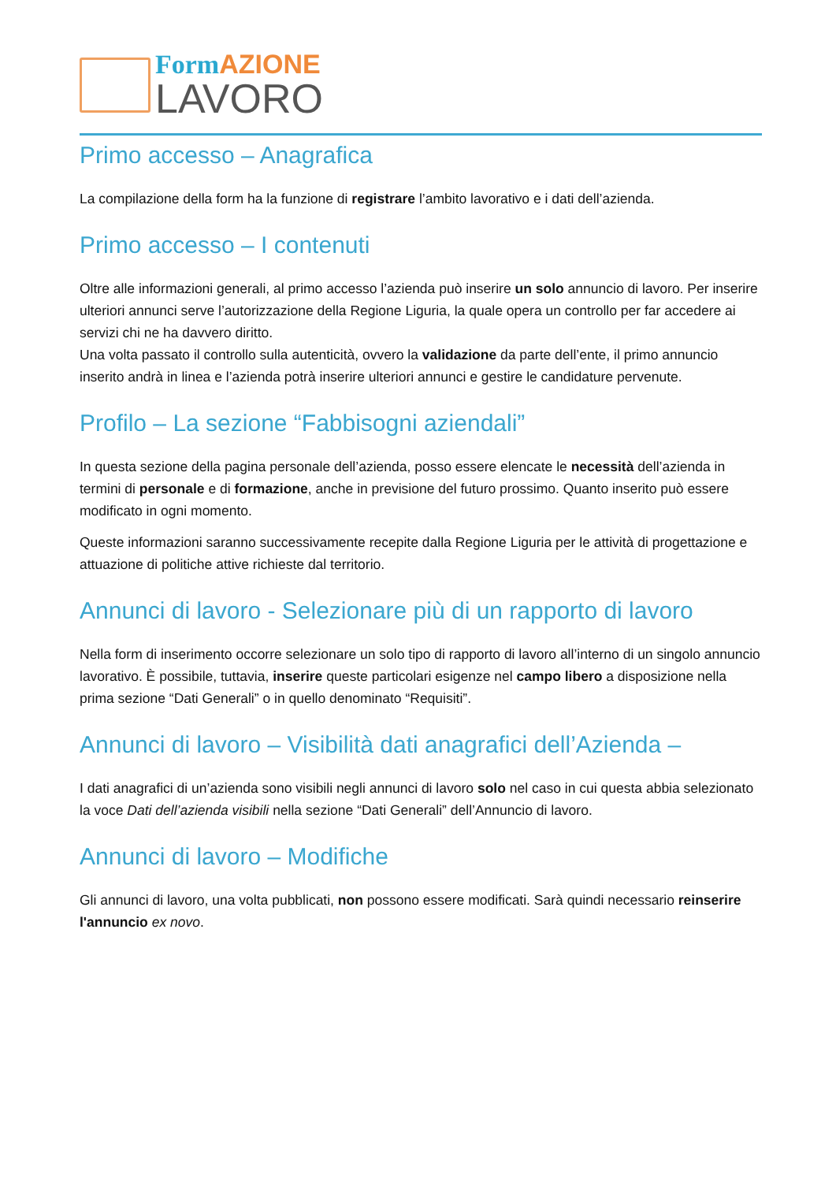FormAZIONE
LAVORO
Primo accesso – Anagrafica
La compilazione della form ha la funzione di registrare l’ambito lavorativo e i dati dell’azienda.
Primo accesso – I contenuti
Oltre alle informazioni generali, al primo accesso l’azienda può inserire un solo annuncio di lavoro. Per inserire ulteriori annunci serve l’autorizzazione della Regione Liguria, la quale opera un controllo per far accedere ai servizi chi ne ha davvero diritto.
Una volta passato il controllo sulla autenticità, ovvero la validazione da parte dell’ente, il primo annuncio inserito andrà in linea e l’azienda potrà inserire ulteriori annunci e gestire le candidature pervenute.
Profilo – La sezione “Fabbisogni aziendali”
In questa sezione della pagina personale dell’azienda, posso essere elencate le necessità dell’azienda in termini di personale e di formazione, anche in previsione del futuro prossimo. Quanto inserito può essere modificato in ogni momento.
Queste informazioni saranno successivamente recepite dalla Regione Liguria per le attività di progettazione e attuazione di politiche attive richieste dal territorio.
Annunci di lavoro - Selezionare più di un rapporto di lavoro
Nella form di inserimento occorre selezionare un solo tipo di rapporto di lavoro all’interno di un singolo annuncio lavorativo. È possibile, tuttavia, inserire queste particolari esigenze nel campo libero a disposizione nella prima sezione “Dati Generali” o in quello denominato “Requisiti”.
Annunci di lavoro – Visibilità dati anagrafici dell’Azienda –
I dati anagrafici di un’azienda sono visibili negli annunci di lavoro solo nel caso in cui questa abbia selezionato la voce Dati dell’azienda visibili nella sezione “Dati Generali” dell’Annuncio di lavoro.
Annunci di lavoro – Modifiche
Gli annunci di lavoro, una volta pubblicati, non possono essere modificati. Sarà quindi necessario reinserire l'annuncio ex novo.